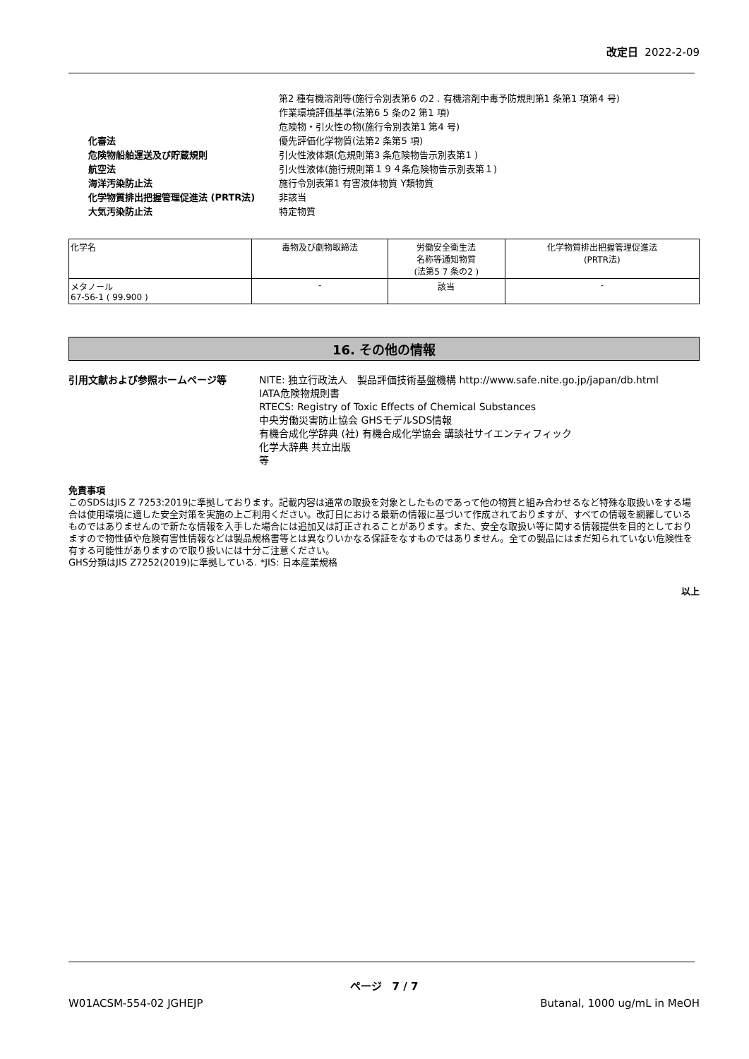改定日 2022-2-09
| | 第2 種有機溶剤等(施行令別表第6 の2 . 有機溶剤中毒予防規則第1 条第1 項第4 号) |
| | 作業環境評価基準(法第6 5 条の2 第1 項) |
| | 危険物・引火性の物(施行令別表第1 第4 号) |
| 化審法 | 優先評価化学物質(法第2 条第5 項) |
| 危険物船舶運送及び貯蔵規則 | 引火性液体類(危規則第3 条危険物告示別表第1 ) |
| 航空法 | 引火性液体(施行規則第１９４条危険物告示別表第１) |
| 海洋汚染防止法 | 施行令別表第1 有害液体物質 Y類物質 |
| 化学物質排出把握管理促進法 (PRTR法) | 非該当 |
| 大気汚染防止法 | 特定物質 |
| 化学名 | 毒物及び劇物取締法 | 労働安全衛生法 名称等通知物質 (法第5 7 条の2 ) | 化学物質排出把握管理促進法 (PRTR法) |
| --- | --- | --- | --- |
| メタノール 67-56-1 ( 99.900 ) | - | 該当 | - |
16. その他の情報
引用文献および参照ホームページ等 NITE: 独立行政法人　製品評価技術基盤機構 http://www.safe.nite.go.jp/japan/db.html
IATA危険物規則書
RTECS: Registry of Toxic Effects of Chemical Substances
中央労働災害防止協会 GHSモデルSDS情報
有機合成化学辞典 (社) 有機合成化学協会 講談社サイエンティフィック
化学大辞典 共立出版
等
免責事項
このSDSはJIS Z 7253:2019に準拠しております。記載内容は通常の取扱を対象としたものであって他の物質と組み合わせるなど特殊な取扱いをする場合は使用環境に適した安全対策を実施の上ご利用ください。改訂日における最新の情報に基づいて作成されておりますが、すべての情報を網羅しているものではありませんので新たな情報を入手した場合には追加又は訂正されることがあります。また、安全な取扱い等に関する情報提供を目的としておりますので物性値や危険有害性情報などは製品規格書等とは異なりいかなる保証をなすものではありません。全ての製品にはまだ知られていない危険性を有する可能性がありますので取り扱いには十分ご注意ください。
GHS分類はJIS Z7252(2019)に準拠している. *JIS: 日本産業規格
以上
ページ　7 / 7
W01ACSM-554-02 JGHEJP Butanal, 1000 ug/mL in MeOH